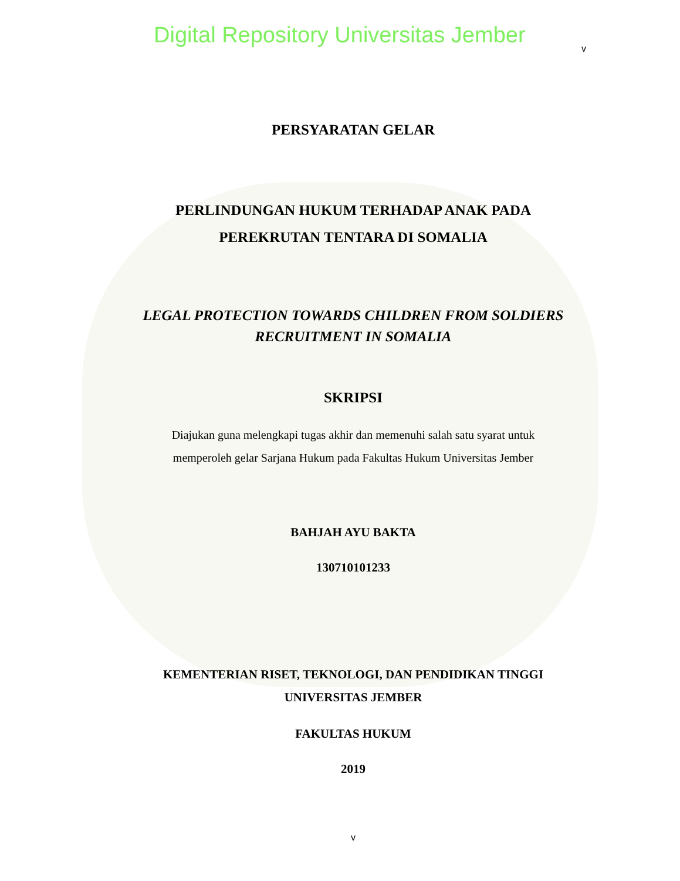Digital Repository Universitas Jember v
PERSYARATAN GELAR
PERLINDUNGAN HUKUM TERHADAP ANAK PADA
PEREKRUTAN TENTARA DI SOMALIA
LEGAL PROTECTION TOWARDS CHILDREN FROM SOLDIERS
RECRUITMENT IN SOMALIA
SKRIPSI
Diajukan guna melengkapi tugas akhir dan memenuhi salah satu syarat untuk
memperoleh gelar Sarjana Hukum pada Fakultas Hukum Universitas Jember
BAHJAH AYU BAKTA
130710101233
KEMENTERIAN RISET, TEKNOLOGI, DAN PENDIDIKAN TINGGI
UNIVERSITAS JEMBER
FAKULTAS HUKUM
2019
v